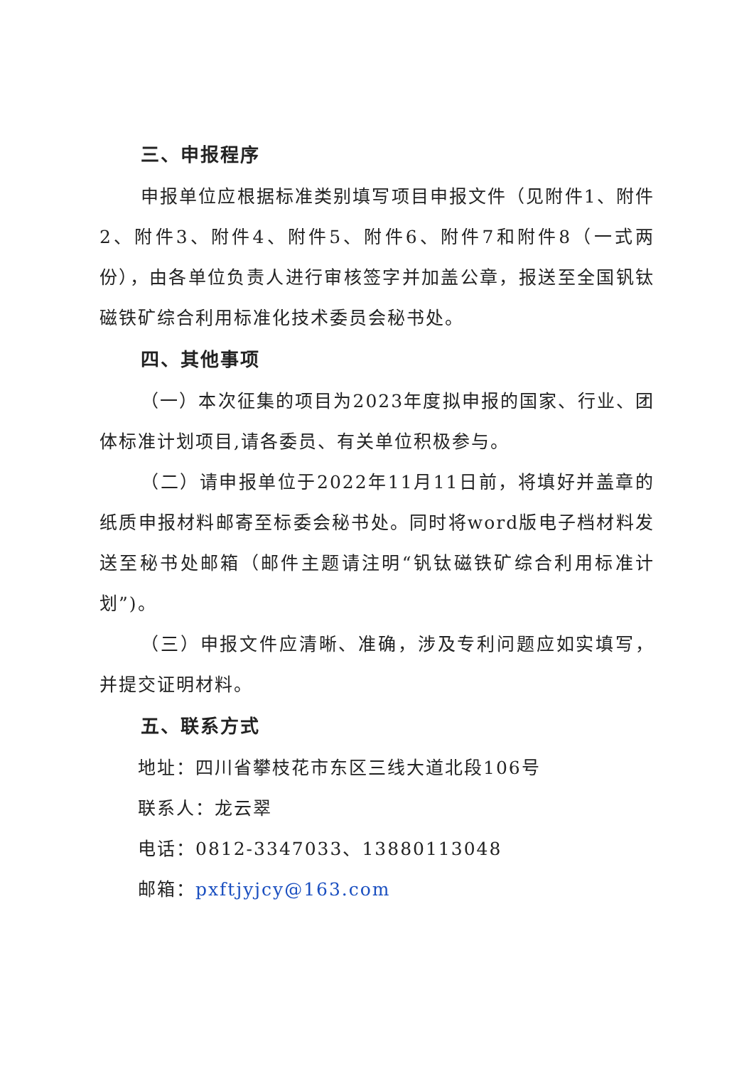三、申报程序
申报单位应根据标准类别填写项目申报文件（见附件1、附件2、附件3、附件4、附件5、附件6、附件7和附件8（一式两份），由各单位负责人进行审核签字并加盖公章，报送至全国钒钛磁铁矿综合利用标准化技术委员会秘书处。
四、其他事项
（一）本次征集的项目为2023年度拟申报的国家、行业、团体标准计划项目,请各委员、有关单位积极参与。
（二）请申报单位于2022年11月11日前，将填好并盖章的纸质申报材料邮寄至标委会秘书处。同时将word版电子档材料发送至秘书处邮箱（邮件主题请注明“钒钛磁铁矿综合利用标准计划”)。
（三）申报文件应清晰、准确，涉及专利问题应如实填写，并提交证明材料。
五、联系方式
地址：四川省攀枝花市东区三线大道北段106号
联系人：龙云翠
电话：0812-3347033、13880113048
邮箱：pxftjyjcy@163.com